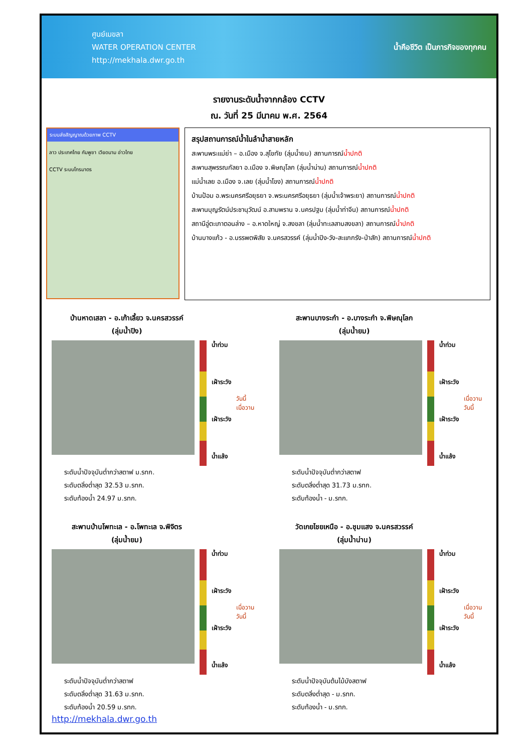ศูนย์เมขลา
WATER OPERATION CENTER
http://mekhala.dwr.go.th
น้ำคือชีวิต เป็นภารกิจของทุกคน
รายงานระดับน้ำจากกล้อง CCTV
ณ. วันที่ 25 มีนาคม พ.ศ. 2564
ระบบส่งสัญญาณด้วยภาพ CCTV
ลาว ประเทศไทย กัมพูชา เวียดนาม อ่าวไทย
CCTV ระบบโทรมาตร
สรุปสถานการณ์น้ำในลำน้ำสายหลัก
สะพานพระแม่ย่า – อ.เมือง จ.สุโขทัย (ลุ่มน้ำยม) สถานการณ์น้ำปกติ
สะพานสุพรรณกัลยา อ.เมือง จ.พิษณุโลก (ลุ่มน้ำน่าน) สถานการณ์น้ำปกติ
แม่น้ำเลย อ.เมือง จ.เลย (ลุ่มน้ำโขง) สถานการณ์น้ำปกติ
บ้านป้อม อ.พระนครศรีอยุธยา จ.พระนครศรีอยุธยา (ลุ่มน้ำเจ้าพระยา) สถานการณ์น้ำปกติ
สะพานบุญรัตน์ประชานุวัฒน์ อ.สามพราน จ.นครปฐม (ลุ่มน้ำท่าจีน) สถานการณ์น้ำปกติ
สถานีอู่ตะเภาตอนล่าง – อ.หาดใหญ่ จ.สงขลา (ลุ่มน้ำทะเลสาบสงขลา) สถานการณ์น้ำปกติ
บ้านบางแก้ว - อ.บรรพตพิสัย จ.นครสวรรค์ (ลุ่มน้ำปิง-วัง-สะแกกรัง-ป่าสัก) สถานการณ์น้ำปกติ
บ้านหาดเสลา - อ.เก้าเลี้ยว จ.นครสวรรค์
(ลุ่มน้ำปิง)
น้ำท่วม
เฝ้าระวัง
เฝ้าระวัง
น้ำแล้ง
วันนี้
เมื่อวาน
ระดับน้ำปัจจุบันต่ำกว่าสตาฟ ม.รทก.
ระดับตลิ่งต่ำสุด 32.53 ม.รทก.
ระดับท้องน้ำ 24.97 ม.รทก.
สะพานบางระกำ - อ.บางระกำ จ.พิษณุโลก
(ลุ่มน้ำยม)
น้ำท่วม
เฝ้าระวัง
เฝ้าระวัง
น้ำแล้ง
เมื่อวาน
วันนี้
ระดับน้ำปัจจุบันต่ำกว่าสตาฟ
ระดับตลิ่งต่ำสุด 31.73 ม.รทก.
ระดับท้องน้ำ - ม.รทก.
สะพานบ้านโพทะเล - อ.โพทะเล จ.พิจิตร
(ลุ่มน้ำยม)
น้ำท่วม
เฝ้าระวัง
เฝ้าระวัง
น้ำแล้ง
เมื่อวาน
วันนี้
ระดับน้ำปัจจุบันต่ำกว่าสตาฟ
ระดับตลิ่งต่ำสุด 31.63 ม.รทก.
ระดับท้องน้ำ 20.59 ม.รทก.
http://mekhala.dwr.go.th
วัดเกยไชยเหนือ - อ.ชุมแสง จ.นครสวรรค์
(ลุ่มน้ำน่าน)
น้ำท่วม
เฝ้าระวัง
เฝ้าระวัง
น้ำแล้ง
เมื่อวาน
วันนี้
ระดับน้ำปัจจุบันต้นไม้บังสตาฟ
ระดับตลิ่งต่ำสุด - ม.รทก.
ระดับท้องน้ำ - ม.รทก.